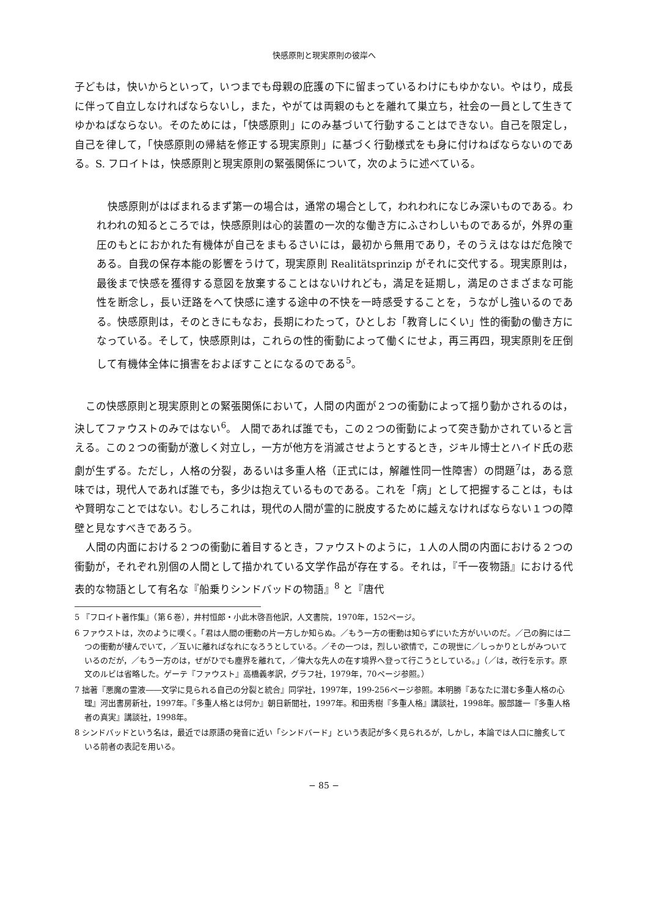快感原則と現実原則の彼岸へ
子どもは，快いからといって，いつまでも母親の庇護の下に留まっているわけにもゆかない。やはり，成長に伴って自立しなければならないし，また，やがては両親のもとを離れて巣立ち，社会の一員として生きてゆかねばならない。そのためには，「快感原則」にのみ基づいて行動することはできない。自己を限定し，自己を律して，「快感原則の帰結を修正する現実原則」に基づく行動様式をも身に付けねばならないのである。S. フロイトは，快感原則と現実原則の緊張関係について，次のように述べている。
快感原則がはばまれるまず第一の場合は，通常の場合として，われわれになじみ深いものである。われわれの知るところでは，快感原則は心的装置の一次的な働き方にふさわしいものであるが，外界の重圧のもとにおかれた有機体が自己をまもるさいには，最初から無用であり，そのうえはなはだ危険である。自我の保存本能の影響をうけて，現実原則 Realitätsprinzip がそれに交代する。現実原則は，最後まで快感を獲得する意図を放棄することはないけれども，満足を延期し，満足のさまざまな可能性を断念し，長い迂路をへて快感に達する途中の不快を一時感受することを，うながし強いるのである。快感原則は，そのときにもなお，長期にわたって，ひとしお「教育しにくい」性的衝動の働き方になっている。そして，快感原則は，これらの性的衝動によって働くにせよ，再三再四，現実原則を圧倒して有機体全体に損害をおよぼすことになるのである<sup>5</sup>。
この快感原則と現実原則との緊張関係において，人間の内面が２つの衝動によって揺り動かされるのは，決してファウストのみではない<sup>6</sup>。 人間であれば誰でも，この２つの衝動によって突き動かされていると言える。この２つの衝動が激しく対立し，一方が他方を消滅させようとするとき，ジキル博士とハイド氏の悲劇が生ずる。ただし，人格の分裂，あるいは多重人格（正式には，解離性同一性障害）の問題<sup>7</sup>は，ある意味では，現代人であれば誰でも，多少は抱えているものである。これを「病」として把握することは，もはや賢明なことではない。むしろこれは，現代の人間が霊的に脱皮するために越えなければならない１つの障壁と見なすべきであろう。
人間の内面における２つの衝動に着目するとき，ファウストのように，１人の人間の内面における２つの衝動が，それぞれ別個の人間として描かれている文学作品が存在する。それは，『千一夜物語』における代表的な物語として有名な『船乗りシンドバッドの物語』<sup>8</sup> と『唐代
5 『フロイト著作集』（第６巻），井村恒郎・小此木啓吾他訳，人文書院，1970年，152ページ。
6 ファウストは，次のように嘆く。「君は人間の衝動の片一方しか知らぬ。／もう一方の衝動は知らずにいた方がいいのだ。／己の胸には二つの衝動が棲んでいて，／互いに離ればなれになろうとしている。／その一つは，烈しい欲情で，この現世に／しっかりとしがみついているのだが，／もう一方のは，ぜがひでも塵界を離れて，／偉大な先人の在す境界へ登って行こうとしている。」（／は，改行を示す。原文のルビは省略した。ゲーテ『ファウスト』高橋義孝訳，グラフ社，1979年，70ページ参照。）
7 拙著『悪魔の霊液――文学に見られる自己の分裂と統合』同学社，1997年，199-256ページ参照。本明勝『あなたに潜む多重人格の心理』河出書房新社，1997年。『多重人格とは何か』朝日新聞社，1997年。和田秀樹『多重人格』講談社，1998年。服部雄一『多重人格者の真実』講談社，1998年。
8 シンドバッドという名は，最近では原語の発音に近い「シンドバード」という表記が多く見られるが，しかし，本論では人口に膾炙している前者の表記を用いる。
− 85 −